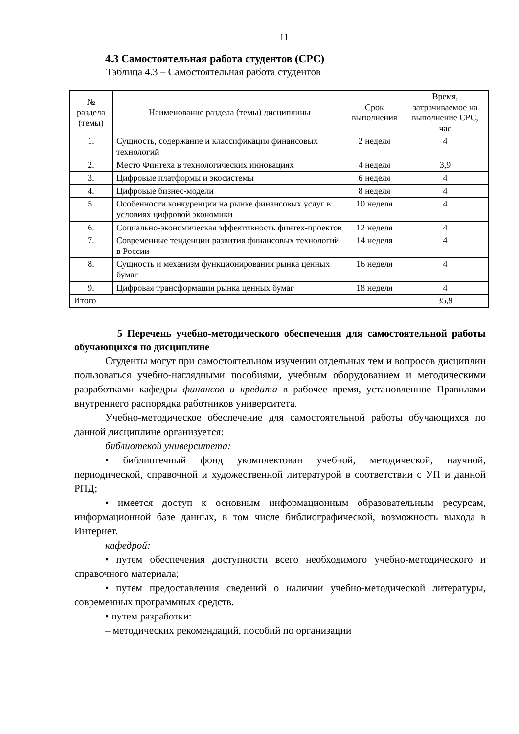11
4.3 Самостоятельная работа студентов (СРС)
Таблица 4.3 – Самостоятельная работа студентов
| № раздела (темы) | Наименование раздела (темы) дисциплины | Срок выполнения | Время, затрачиваемое на выполнение СРС, час |
| --- | --- | --- | --- |
| 1. | Сущность, содержание и классификация финансовых технологий | 2 неделя | 4 |
| 2. | Место Финтеха в технологических инновациях | 4 неделя | 3,9 |
| 3. | Цифровые платформы и экосистемы | 6 неделя | 4 |
| 4. | Цифровые бизнес-модели | 8 неделя | 4 |
| 5. | Особенности конкуренции на рынке финансовых услуг в условиях цифровой экономики | 10 неделя | 4 |
| 6. | Социально-экономическая эффективность финтех-проектов | 12 неделя | 4 |
| 7. | Современные тенденции развития финансовых технологий в России | 14 неделя | 4 |
| 8. | Сущность и механизм функционирования рынка ценных бумаг | 16 неделя | 4 |
| 9. | Цифровая трансформация рынка ценных бумаг | 18 неделя | 4 |
| Итого | | | 35,9 |
5 Перечень учебно-методического обеспечения для самостоятельной работы обучающихся по дисциплине
Студенты могут при самостоятельном изучении отдельных тем и вопросов дисциплин пользоваться учебно-наглядными пособиями, учебным оборудованием и методическими разработками кафедры финансов и кредита в рабочее время, установленное Правилами внутреннего распорядка работников университета.
Учебно-методическое обеспечение для самостоятельной работы обучающихся по данной дисциплине организуется:
библиотекой университета:
• библиотечный фонд укомплектован учебной, методической, научной, периодической, справочной и художественной литературой в соответствии с УП и данной РПД;
• имеется доступ к основным информационным образовательным ресурсам, информационной базе данных, в том числе библиографической, возможность выхода в Интернет.
кафедрой:
• путем обеспечения доступности всего необходимого учебно-методического и справочного материала;
• путем предоставления сведений о наличии учебно-методической литературы, современных программных средств.
• путем разработки:
– методических рекомендаций, пособий по организации